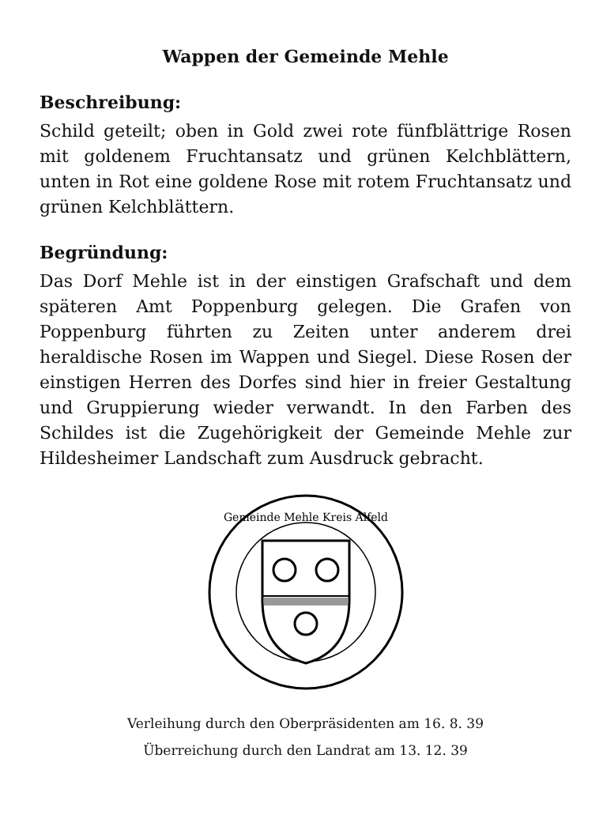Wappen der Gemeinde Mehle
Beschreibung:
Schild geteilt; oben in Gold zwei rote fünfblättrige Rosen mit goldenem Fruchtansatz und grünen Kelchblättern, unten in Rot eine goldene Rose mit rotem Fruchtansatz und grünen Kelchblättern.
Begründung:
Das Dorf Mehle ist in der einstigen Grafschaft und dem späteren Amt Poppenburg gelegen. Die Grafen von Poppenburg führten zu Zeiten unter anderem drei heraldische Rosen im Wappen und Siegel. Diese Rosen der einstigen Herren des Dorfes sind hier in freier Gestaltung und Gruppierung wieder verwandt. In den Farben des Schildes ist die Zugehörigkeit der Gemeinde Mehle zur Hildesheimer Landschaft zum Ausdruck gebracht.
Gemeinde Mehle Kreis Alfeld
Verleihung durch den Oberpräsidenten am 16. 8. 39
Überreichung durch den Landrat am 13. 12. 39